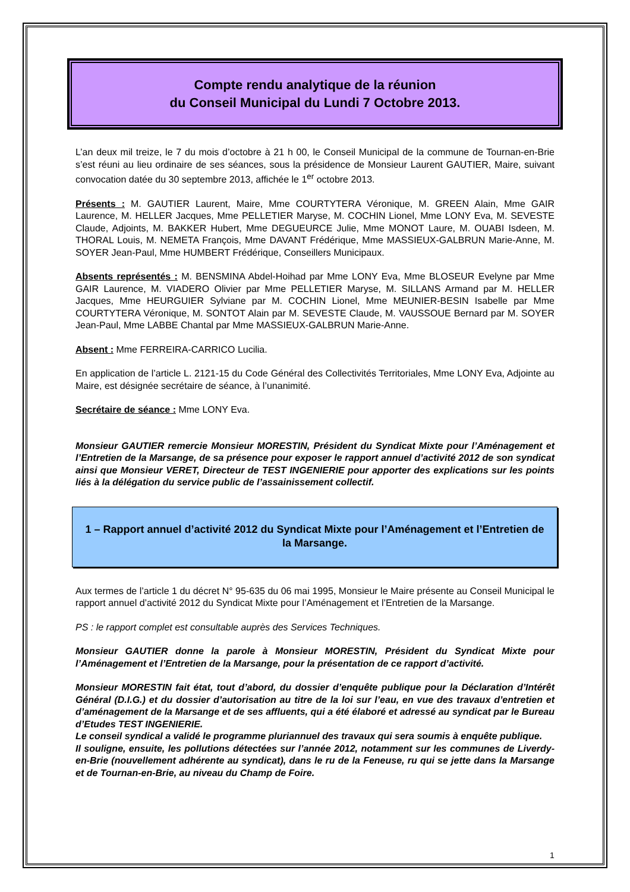Compte rendu analytique de la réunion
du Conseil Municipal du Lundi 7 Octobre 2013.
L’an deux mil treize, le 7 du mois d’octobre à 21 h 00, le Conseil Municipal de la commune de Tournan-en-Brie s’est réuni au lieu ordinaire de ses séances, sous la présidence de Monsieur Laurent GAUTIER, Maire, suivant convocation datée du 30 septembre 2013, affichée le 1<sup>er</sup> octobre 2013.
Présents : M. GAUTIER Laurent, Maire, Mme COURTYTERA Véronique, M. GREEN Alain, Mme GAIR Laurence, M. HELLER Jacques, Mme PELLETIER Maryse, M. COCHIN Lionel, Mme LONY Eva, M. SEVESTE Claude, Adjoints, M. BAKKER Hubert, Mme DEGUEURCE Julie, Mme MONOT Laure, M. OUABI Isdeen, M. THORAL Louis, M. NEMETA François, Mme DAVANT Frédérique, Mme MASSIEUX-GALBRUN Marie-Anne, M. SOYER Jean-Paul, Mme HUMBERT Frédérique, Conseillers Municipaux.
Absents représentés : M. BENSMINA Abdel-Hoihad par Mme LONY Eva, Mme BLOSEUR Evelyne par Mme GAIR Laurence, M. VIADERO Olivier par Mme PELLETIER Maryse, M. SILLANS Armand par M. HELLER Jacques, Mme HEURGUIER Sylviane par M. COCHIN Lionel, Mme MEUNIER-BESIN Isabelle par Mme COURTYTERA Véronique, M. SONTOT Alain par M. SEVESTE Claude, M. VAUSSOUE Bernard par M. SOYER Jean-Paul, Mme LABBE Chantal par Mme MASSIEUX-GALBRUN Marie-Anne.
Absent : Mme FERREIRA-CARRICO Lucilia.
En application de l’article L. 2121-15 du Code Général des Collectivités Territoriales, Mme LONY Eva, Adjointe au Maire, est désignée secrétaire de séance, à l’unanimité.
Secrétaire de séance : Mme LONY Eva.
Monsieur GAUTIER remercie Monsieur MORESTIN, Président du Syndicat Mixte pour l’Aménagement et l’Entretien de la Marsange, de sa présence pour exposer le rapport annuel d’activité 2012 de son syndicat ainsi que Monsieur VERET, Directeur de TEST INGENIERIE pour apporter des explications sur les points liés à la délégation du service public de l’assainissement collectif.
1 – Rapport annuel d’activité 2012 du Syndicat Mixte pour l’Aménagement et l’Entretien de la Marsange.
Aux termes de l’article 1 du décret N° 95-635 du 06 mai 1995, Monsieur le Maire présente au Conseil Municipal le rapport annuel d’activité 2012 du Syndicat Mixte pour l’Aménagement et l’Entretien de la Marsange.
PS : le rapport complet est consultable auprès des Services Techniques.
Monsieur GAUTIER donne la parole à Monsieur MORESTIN, Président du Syndicat Mixte pour l’Aménagement et l’Entretien de la Marsange, pour la présentation de ce rapport d’activité.
Monsieur MORESTIN fait état, tout d’abord, du dossier d’enquête publique pour la Déclaration d’Intérêt Général (D.I.G.) et du dossier d’autorisation au titre de la loi sur l’eau, en vue des travaux d’entretien et d’aménagement de la Marsange et de ses affluents, qui a été élaboré et adressé au syndicat par le Bureau d’Etudes TEST INGENIERIE.
Le conseil syndical a validé le programme pluriannuel des travaux qui sera soumis à enquête publique.
Il souligne, ensuite, les pollutions détectées sur l’année 2012, notamment sur les communes de Liverdy-en-Brie (nouvellement adhérente au syndicat), dans le ru de la Feneuse, ru qui se jette dans la Marsange et de Tournan-en-Brie, au niveau du Champ de Foire.
1